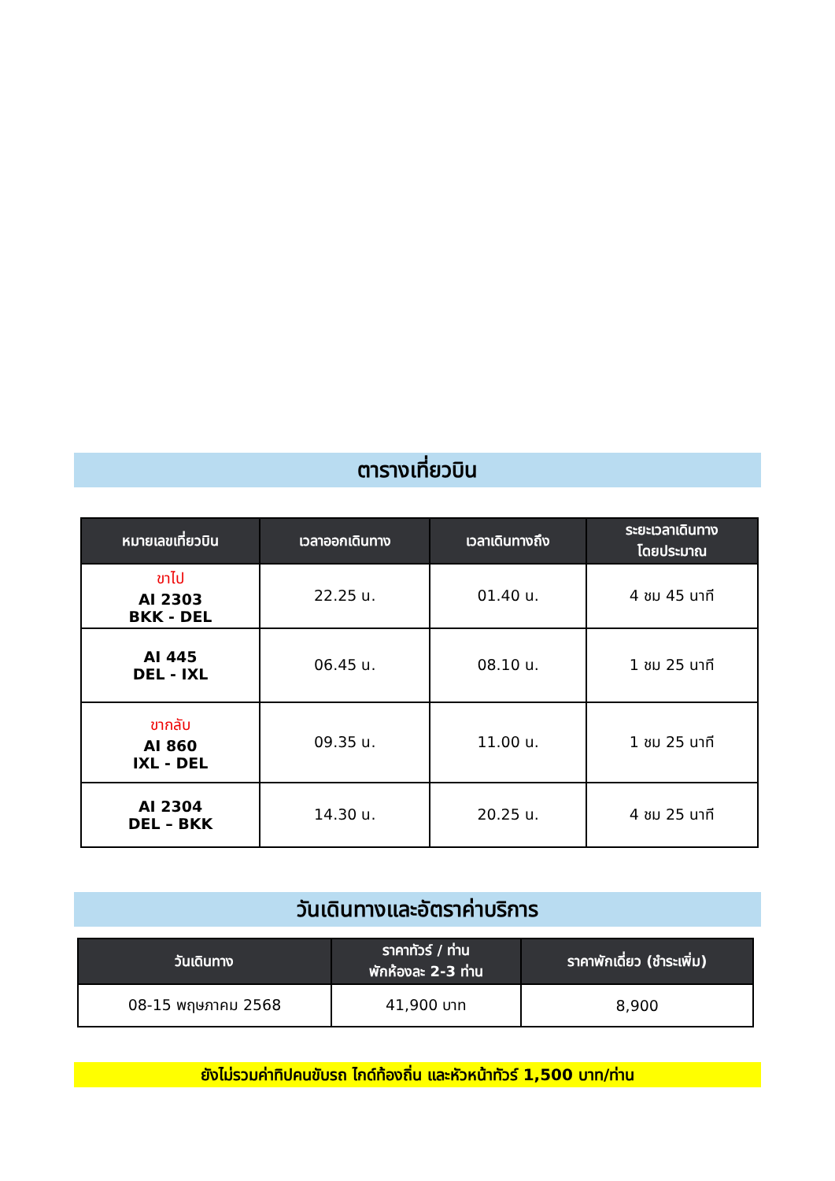ตารางเที่ยวบิน
| หมายเลขเที่ยวบิน | เวลาออกเดินทาง | เวลาเดินทางถึง | ระยะเวลาเดินทาง โดยประมาณ |
| --- | --- | --- | --- |
| ขาไป AI 2303 BKK - DEL | 22.25 น. | 01.40 น. | 4 ชม 45 นาที |
| AI 445 DEL - IXL | 06.45 น. | 08.10 น. | 1 ชม 25 นาที |
| ขากลับ AI 860 IXL - DEL | 09.35 น. | 11.00 น. | 1 ชม 25 นาที |
| AI 2304 DEL – BKK | 14.30 น. | 20.25 น. | 4 ชม 25 นาที |
วันเดินทางและอัตราค่าบริการ
| วันเดินทาง | ราคาทัวร์ / ท่าน พักห้องละ 2-3 ท่าน | ราคาพักเดี่ยว (ชำระเพิ่ม) |
| --- | --- | --- |
| 08-15 พฤษภาคม 2568 | 41,900 บาท | 8,900 |
ยังไม่รวมค่าทิปคนขับรถ ไกด์ท้องถิ่น และหัวหน้าทัวร์ 1,500 บาท/ท่าน